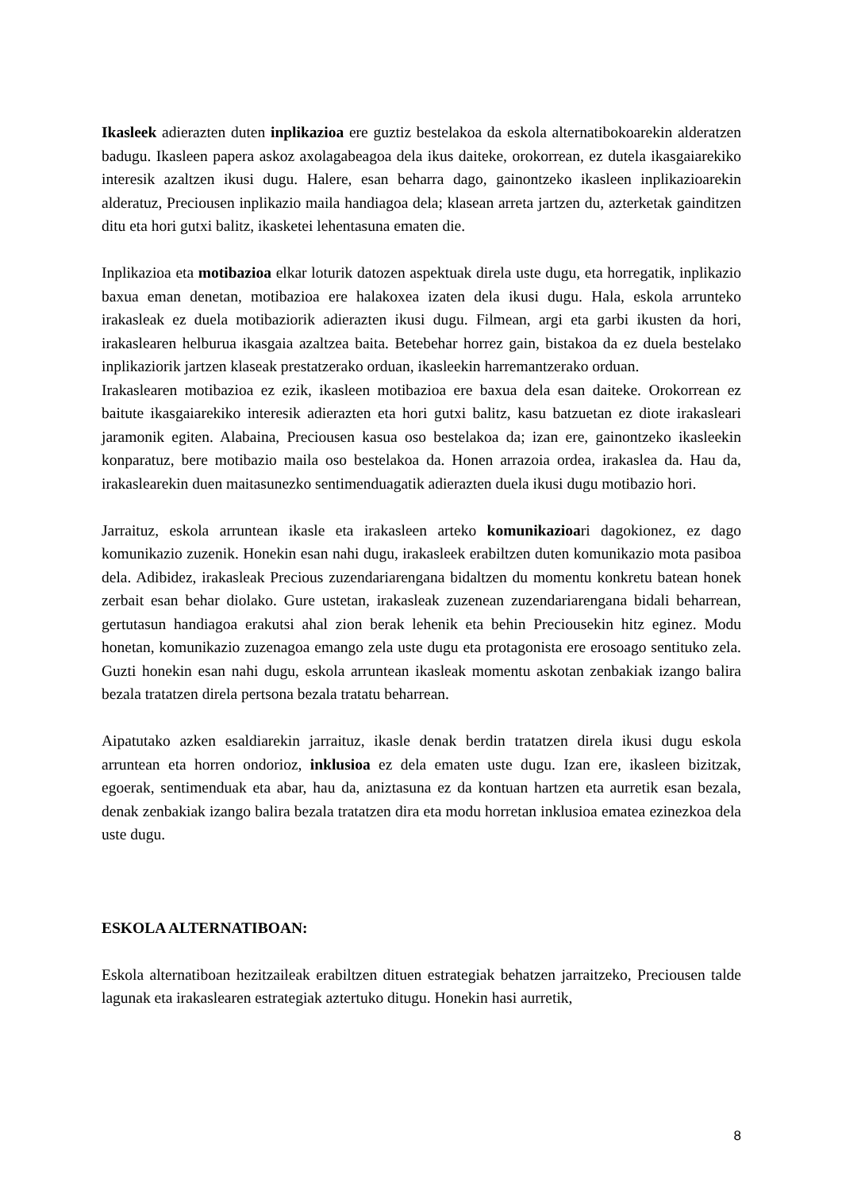Ikasleek adierazten duten inplikazioa ere guztiz bestelakoa da eskola alternatibokoarekin alderatzen badugu. Ikasleen papera askoz axolagabeagoa dela ikus daiteke, orokorrean, ez dutela ikasgaiarekiko interesik azaltzen ikusi dugu. Halere, esan beharra dago, gainontzeko ikasleen inplikazioarekin alderatuz, Preciousen inplikazio maila handiagoa dela; klasean arreta jartzen du, azterketak gainditzen ditu eta hori gutxi balitz, ikasketei lehentasuna ematen die.
Inplikazioa eta motibazioa elkar loturik datozen aspektuak direla uste dugu, eta horregatik, inplikazio baxua eman denetan, motibazioa ere halakoxea izaten dela ikusi dugu. Hala, eskola arrunteko irakasleak ez duela motibaziorik adierazten ikusi dugu. Filmean, argi eta garbi ikusten da hori, irakaslearen helburua ikasgaia azaltzea baita. Betebehar horrez gain, bistakoa da ez duela bestelako inplikaziorik jartzen klaseak prestatzerako orduan, ikasleekin harremantzerako orduan.
Irakaslearen motibazioa ez ezik, ikasleen motibazioa ere baxua dela esan daiteke. Orokorrean ez baitute ikasgaiarekiko interesik adierazten eta hori gutxi balitz, kasu batzuetan ez diote irakasleari jaramonik egiten. Alabaina, Preciousen kasua oso bestelakoa da; izan ere, gainontzeko ikasleekin konparatuz, bere motibazio maila oso bestelakoa da. Honen arrazoia ordea, irakaslea da. Hau da, irakaslearekin duen maitasunezko sentimenduagatik adierazten duela ikusi dugu motibazio hori.
Jarraituz, eskola arruntean ikasle eta irakasleen arteko komunikazioari dagokionez, ez dago komunikazio zuzenik. Honekin esan nahi dugu, irakasleek erabiltzen duten komunikazio mota pasiboa dela. Adibidez, irakasleak Precious zuzendariarengana bidaltzen du momentu konkretu batean honek zerbait esan behar diolako. Gure ustetan, irakasleak zuzenean zuzendariarengana bidali beharrean, gertutasun handiagoa erakutsi ahal zion berak lehenik eta behin Preciousekin hitz eginez. Modu honetan, komunikazio zuzenagoa emango zela uste dugu eta protagonista ere erosoago sentituko zela. Guzti honekin esan nahi dugu, eskola arruntean ikasleak momentu askotan zenbakiak izango balira bezala tratatzen direla pertsona bezala tratatu beharrean.
Aipatutako azken esaldiarekin jarraituz, ikasle denak berdin tratatzen direla ikusi dugu eskola arruntean eta horren ondorioz, inklusioa ez dela ematen uste dugu. Izan ere, ikasleen bizitzak, egoerak, sentimenduak eta abar, hau da, aniztasuna ez da kontuan hartzen eta aurretik esan bezala, denak zenbakiak izango balira bezala tratatzen dira eta modu horretan inklusioa ematea ezinezkoa dela uste dugu.
ESKOLA ALTERNATIBOAN:
Eskola alternatiboan hezitzaileak erabiltzen dituen estrategiak behatzen jarraitzeko, Preciousen talde lagunak eta irakaslearen estrategiak aztertuko ditugu. Honekin hasi aurretik,
8